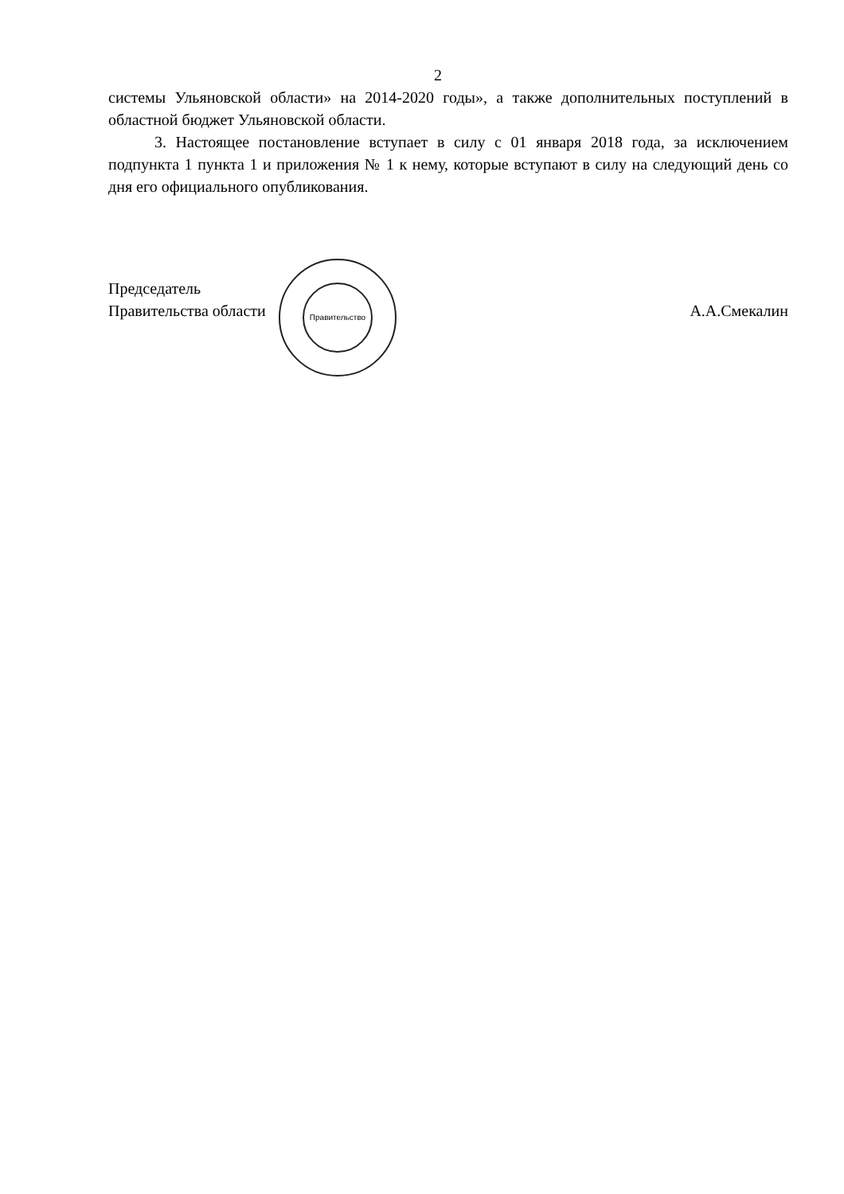2
системы Ульяновской области» на 2014-2020 годы», а также дополнительных поступлений в областной бюджет Ульяновской области.
3. Настоящее постановление вступает в силу с 01 января 2018 года, за исключением подпункта 1 пункта 1 и приложения № 1 к нему, которые вступают в силу на следующий день со дня его официального опубликования.
Председатель
Правительства области
А.А.Смекалин
Правительство